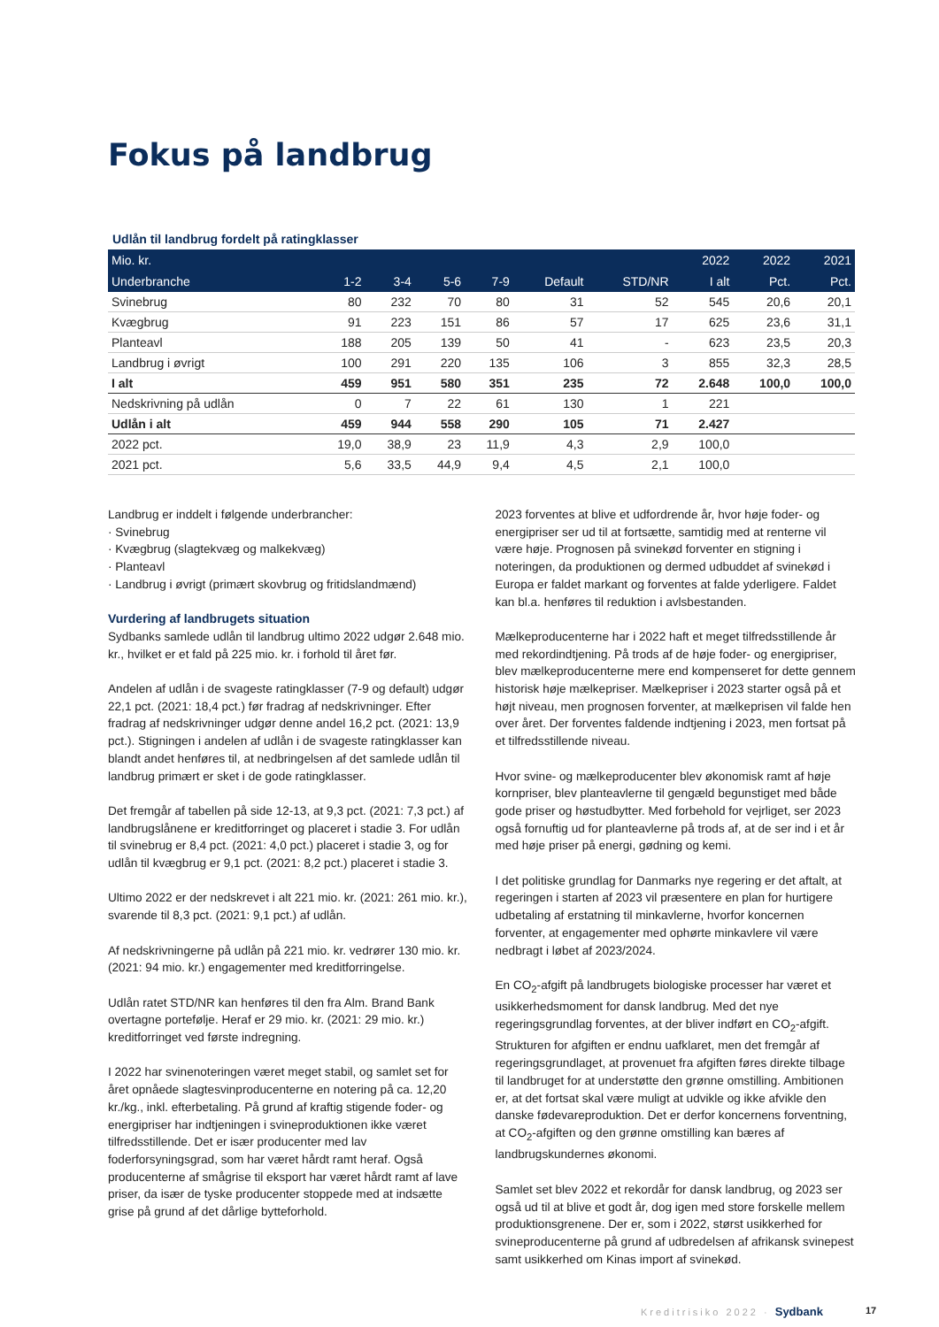Fokus på landbrug
Udlån til landbrug fordelt på ratingklasser
| Mio. kr. | | | | | | | 2022 | 2022 | 2021 |
| --- | --- | --- | --- | --- | --- | --- | --- | --- | --- |
| Underbranche | 1-2 | 3-4 | 5-6 | 7-9 | Default | STD/NR | I alt | Pct. | Pct. |
| Svinebrug | 80 | 232 | 70 | 80 | 31 | 52 | 545 | 20,6 | 20,1 |
| Kvægbrug | 91 | 223 | 151 | 86 | 57 | 17 | 625 | 23,6 | 31,1 |
| Planteavl | 188 | 205 | 139 | 50 | 41 | - | 623 | 23,5 | 20,3 |
| Landbrug i øvrigt | 100 | 291 | 220 | 135 | 106 | 3 | 855 | 32,3 | 28,5 |
| I alt | 459 | 951 | 580 | 351 | 235 | 72 | 2.648 | 100,0 | 100,0 |
| Nedskrivning på udlån | 0 | 7 | 22 | 61 | 130 | 1 | 221 | | |
| Udlån i alt | 459 | 944 | 558 | 290 | 105 | 71 | 2.427 | | |
| 2022 pct. | 19,0 | 38,9 | 23 | 11,9 | 4,3 | 2,9 | 100,0 | | |
| 2021 pct. | 5,6 | 33,5 | 44,9 | 9,4 | 4,5 | 2,1 | 100,0 | | |
Landbrug er inddelt i følgende underbrancher:
· Svinebrug
· Kvægbrug (slagtekvæg og malkekvæg)
· Planteavl
· Landbrug i øvrigt (primært skovbrug og fritidslandmænd)
Vurdering af landbrugets situation
Sydbanks samlede udlån til landbrug ultimo 2022 udgør 2.648 mio. kr., hvilket er et fald på 225 mio. kr. i forhold til året før.
Andelen af udlån i de svageste ratingklasser (7-9 og default) udgør 22,1 pct. (2021: 18,4 pct.) før fradrag af nedskrivninger. Efter fradrag af nedskrivninger udgør denne andel 16,2 pct. (2021: 13,9 pct.). Stigningen i andelen af udlån i de svageste ratingklasser kan blandt andet henføres til, at nedbringelsen af det samlede udlån til landbrug primært er sket i de gode ratingklasser.
Det fremgår af tabellen på side 12-13, at 9,3 pct. (2021: 7,3 pct.) af landbrugslånene er kreditforringet og placeret i stadie 3. For udlån til svinebrug er 8,4 pct. (2021: 4,0 pct.) placeret i stadie 3, og for udlån til kvægbrug er 9,1 pct. (2021: 8,2 pct.) placeret i stadie 3.
Ultimo 2022 er der nedskrevet i alt 221 mio. kr. (2021: 261 mio. kr.), svarende til 8,3 pct. (2021: 9,1 pct.) af udlån.
Af nedskrivningerne på udlån på 221 mio. kr. vedrører 130 mio. kr. (2021: 94 mio. kr.) engagementer med kreditforringelse.
Udlån ratet STD/NR kan henføres til den fra Alm. Brand Bank overtagne portefølje. Heraf er 29 mio. kr. (2021: 29 mio. kr.) kreditforringet ved første indregning.
I 2022 har svinenoteringen været meget stabil, og samlet set for året opnåede slagtesvinproducenterne en notering på ca. 12,20 kr./kg., inkl. efterbetaling. På grund af kraftig stigende foder- og energipriser har indtjeningen i svineproduktionen ikke været tilfredsstillende. Det er især producenter med lav foderforsyningsgrad, som har været hårdt ramt heraf. Også producenterne af smågrise til eksport har været hårdt ramt af lave priser, da især de tyske producenter stoppede med at indsætte grise på grund af det dårlige bytteforhold.
2023 forventes at blive et udfordrende år, hvor høje foder- og energipriser ser ud til at fortsætte, samtidig med at renterne vil være høje. Prognosen på svinekød forventer en stigning i noteringen, da produktionen og dermed udbuddet af svinekød i Europa er faldet markant og forventes at falde yderligere. Faldet kan bl.a. henføres til reduktion i avlsbestanden.
Mælkeproducenterne har i 2022 haft et meget tilfredsstillende år med rekordindtjening. På trods af de høje foder- og energipriser, blev mælkeproducenterne mere end kompenseret for dette gennem historisk høje mælkepriser. Mælkepriser i 2023 starter også på et højt niveau, men prognosen forventer, at mælkeprisen vil falde hen over året. Der forventes faldende indtjening i 2023, men fortsat på et tilfredsstillende niveau.
Hvor svine- og mælkeproducenter blev økonomisk ramt af høje kornpriser, blev planteavlerne til gengæld begunstiget med både gode priser og høstudbytter. Med forbehold for vejrliget, ser 2023 også fornuftig ud for planteavlerne på trods af, at de ser ind i et år med høje priser på energi, gødning og kemi.
I det politiske grundlag for Danmarks nye regering er det aftalt, at regeringen i starten af 2023 vil præsentere en plan for hurtigere udbetaling af erstatning til minkavlerne, hvorfor koncernen forventer, at engagementer med ophørte minkavlere vil være nedbragt i løbet af 2023/2024.
En CO<sub>2</sub>-afgift på landbrugets biologiske processer har været et usikkerhedsmoment for dansk landbrug. Med det nye regeringsgrundlag forventes, at der bliver indført en CO<sub>2</sub>-afgift. Strukturen for afgiften er endnu uafklaret, men det fremgår af regeringsgrundlaget, at provenuet fra afgiften føres direkte tilbage til landbruget for at understøtte den grønne omstilling. Ambitionen er, at det fortsat skal være muligt at udvikle og ikke afvikle den danske fødevareproduktion. Det er derfor koncernens forventning, at CO<sub>2</sub>-afgiften og den grønne omstilling kan bæres af landbrugskundernes økonomi.
Samlet set blev 2022 et rekordår for dansk landbrug, og 2023 ser også ud til at blive et godt år, dog igen med store forskelle mellem produktionsgrenene. Der er, som i 2022, størst usikkerhed for svineproducenterne på grund af udbredelsen af afrikansk svinepest samt usikkerhed om Kinas import af svinekød.
Kreditrisiko 2022 · Sydbank 17